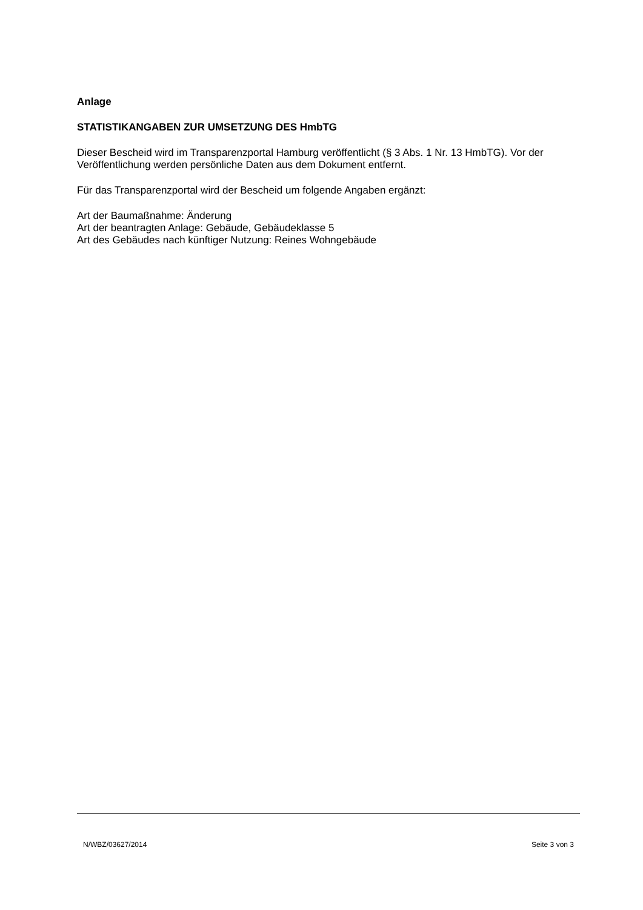Anlage
STATISTIKANGABEN ZUR UMSETZUNG DES HmbTG
Dieser Bescheid wird im Transparenzportal Hamburg veröffentlicht (§ 3 Abs. 1 Nr. 13 HmbTG). Vor der Veröffentlichung werden persönliche Daten aus dem Dokument entfernt.
Für das Transparenzportal wird der Bescheid um folgende Angaben ergänzt:
Art der Baumaßnahme: Änderung
Art der beantragten Anlage: Gebäude, Gebäudeklasse 5
Art des Gebäudes nach künftiger Nutzung: Reines Wohngebäude
N/WBZ/03627/2014 Seite 3 von 3